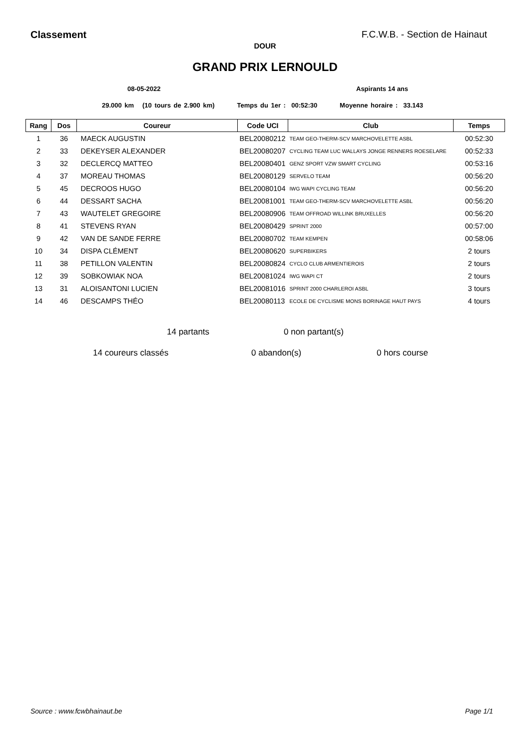Classement F.C.W.B. - Section de Hainaut
DOUR
GRAND PRIX LERNOULD
08-05-2022 Aspirants 14 ans
29.000 km (10 tours de 2.900 km) Temps du 1er : 00:52:30 Moyenne horaire : 33.143
| Rang | Dos | Coureur | Code UCI | Club | Temps |
| --- | --- | --- | --- | --- | --- |
| 1 | 36 | MAECK AUGUSTIN | BEL20080212 | TEAM GEO-THERM-SCV MARCHOVELETTE ASBL | 00:52:30 |
| 2 | 33 | DEKEYSER ALEXANDER | BEL20080207 | CYCLING TEAM LUC WALLAYS JONGE RENNERS ROESELARE | 00:52:33 |
| 3 | 32 | DECLERCQ MATTEO | BEL20080401 | GENZ SPORT VZW SMART CYCLING | 00:53:16 |
| 4 | 37 | MOREAU THOMAS | BEL20080129 | SERVELO TEAM | 00:56:20 |
| 5 | 45 | DECROOS HUGO | BEL20080104 | IWG WAPI CYCLING TEAM | 00:56:20 |
| 6 | 44 | DESSART SACHA | BEL20081001 | TEAM GEO-THERM-SCV MARCHOVELETTE ASBL | 00:56:20 |
| 7 | 43 | WAUTELET GREGOIRE | BEL20080906 | TEAM OFFROAD WILLINK BRUXELLES | 00:56:20 |
| 8 | 41 | STEVENS RYAN | BEL20080429 | SPRINT 2000 | 00:57:00 |
| 9 | 42 | VAN DE SANDE FERRE | BEL20080702 | TEAM KEMPEN | 00:58:06 |
| 10 | 34 | DISPA CLÉMENT | BEL20080620 | SUPERBIKERS | 2 tours |
| 11 | 38 | PETILLON VALENTIN | BEL20080824 | CYCLO CLUB ARMENTIEROIS | 2 tours |
| 12 | 39 | SOBKOWIAK NOA | BEL20081024 | IWG WAPI CT | 2 tours |
| 13 | 31 | ALOISANTONI LUCIEN | BEL20081016 | SPRINT 2000 CHARLEROI ASBL | 3 tours |
| 14 | 46 | DESCAMPS THÉO | BEL20080113 | ECOLE DE CYCLISME MONS BORINAGE HAUT PAYS | 4 tours |
14 partants 0 non partant(s)
14 coureurs classés 0 abandon(s) 0 hors course
Source : www.fcwbhainaut.be Page 1/1